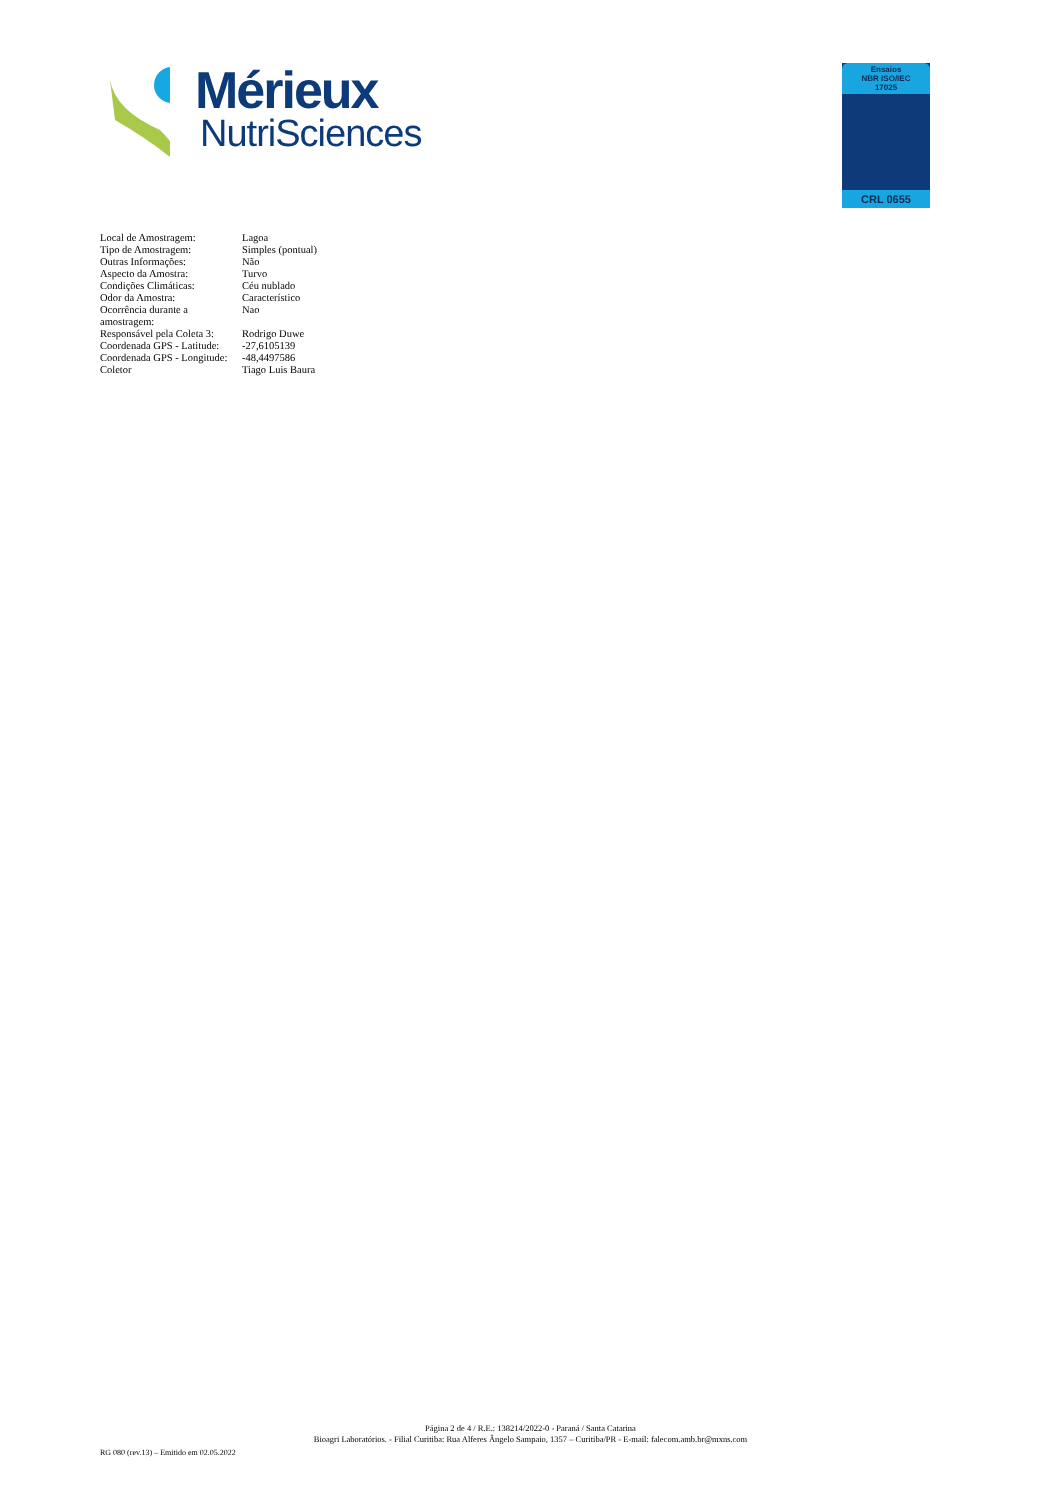Mérieux
NutriSciences
Ensaios
NBR ISO/IEC
17025
CRL 0655
| Local de Amostragem: | Lagoa |
| Tipo de Amostragem: | Simples (pontual) |
| Outras Informações: | Não |
| Aspecto da Amostra: | Turvo |
| Condições Climáticas: | Céu nublado |
| Odor da Amostra: | Característico |
| Ocorrência durante a amostragem: | Nao |
| Responsável pela Coleta 3: | Rodrigo Duwe |
| Coordenada GPS - Latitude: | -27,6105139 |
| Coordenada GPS - Longitude: | -48,4497586 |
| Coletor | Tiago Luis Baura |
Página 2 de 4 / R.E.: 138214/2022-0 - Paraná / Santa Catarina
Bioagri Laboratórios. - Filial Curitiba: Rua Alferes Ângelo Sampaio, 1357 – Curitiba/PR - E-mail: falecom.amb.br@mxns.com
RG 080 (rev.13) – Emitido em 02.05.2022